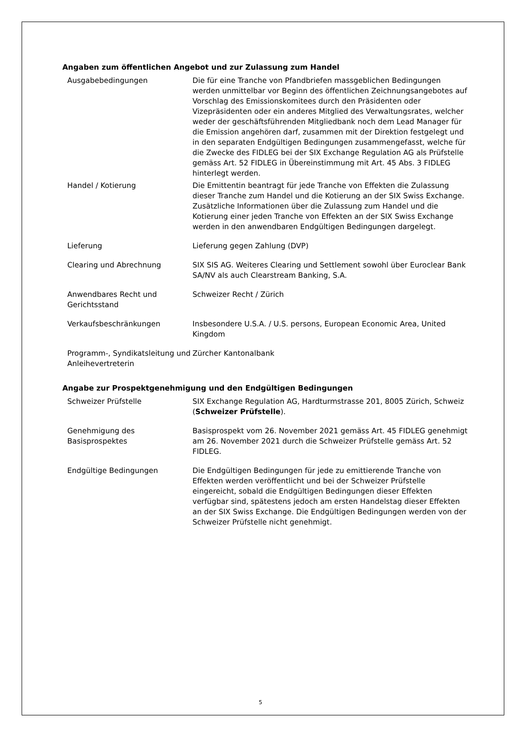Angaben zum öffentlichen Angebot und zur Zulassung zum Handel
| Ausgabebedingungen | Die für eine Tranche von Pfandbriefen massgeblichen Bedingungen werden unmittelbar vor Beginn des öffentlichen Zeichnungsangebotes auf Vorschlag des Emissionskomitees durch den Präsidenten oder Vizepräsidenten oder ein anderes Mitglied des Verwaltungsrates, welcher weder der geschäftsführenden Mitgliedbank noch dem Lead Manager für die Emission angehören darf, zusammen mit der Direktion festgelegt und in den separaten Endgültigen Bedingungen zusammengefasst, welche für die Zwecke des FIDLEG bei der SIX Exchange Regulation AG als Prüfstelle gemäss Art. 52 FIDLEG in Übereinstimmung mit Art. 45 Abs. 3 FIDLEG hinterlegt werden. |
| Handel / Kotierung | Die Emittentin beantragt für jede Tranche von Effekten die Zulassung dieser Tranche zum Handel und die Kotierung an der SIX Swiss Exchange. Zusätzliche Informationen über die Zulassung zum Handel und die Kotierung einer jeden Tranche von Effekten an der SIX Swiss Exchange werden in den anwendbaren Endgültigen Bedingungen dargelegt. |
| Lieferung | Lieferung gegen Zahlung (DVP) |
| Clearing und Abrechnung | SIX SIS AG. Weiteres Clearing und Settlement sowohl über Euroclear Bank SA/NV als auch Clearstream Banking, S.A. |
| Anwendbares Recht und Gerichtsstand | Schweizer Recht / Zürich |
| Verkaufsbeschränkungen | Insbesondere U.S.A. / U.S. persons, European Economic Area, United Kingdom |
| Programm-, Syndikatsleitung und Anleihevertreterin | Zürcher Kantonalbank |
Angabe zur Prospektgenehmigung und den Endgültigen Bedingungen
| Schweizer Prüfstelle | SIX Exchange Regulation AG, Hardturmstrasse 201, 8005 Zürich, Schweiz ( Schweizer Prüfstelle ). |
| Genehmigung des Basisprospektes | Basisprospekt vom 26. November 2021 gemäss Art. 45 FIDLEG genehmigt am 26. November 2021 durch die Schweizer Prüfstelle gemäss Art. 52 FIDLEG. |
| Endgültige Bedingungen | Die Endgültigen Bedingungen für jede zu emittierende Tranche von Effekten werden veröffentlicht und bei der Schweizer Prüfstelle eingereicht, sobald die Endgültigen Bedingungen dieser Effekten verfügbar sind, spätestens jedoch am ersten Handelstag dieser Effekten an der SIX Swiss Exchange. Die Endgültigen Bedingungen werden von der Schweizer Prüfstelle nicht genehmigt. |
5